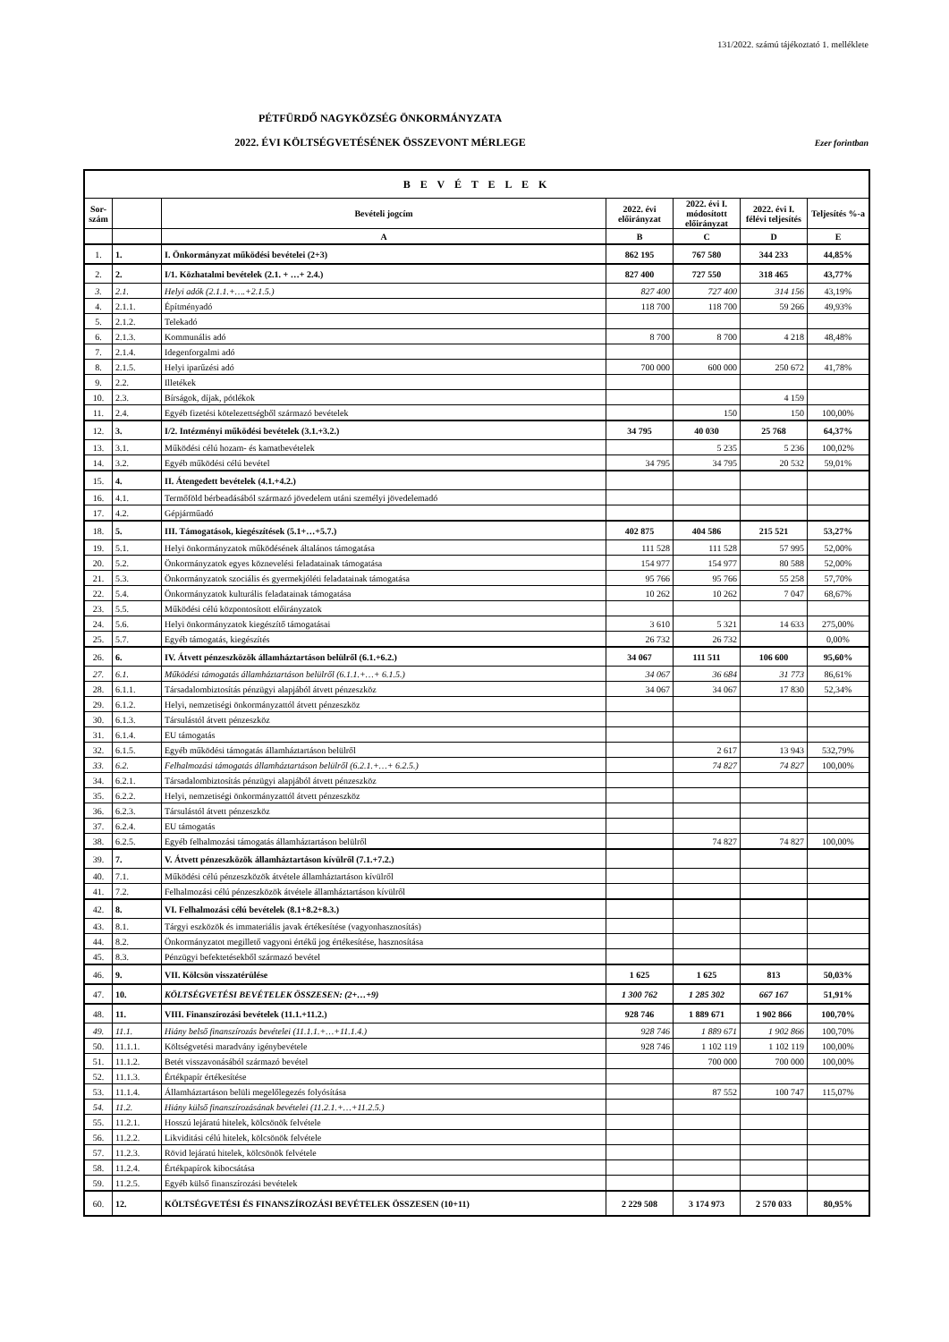131/2022. számú tájékoztató 1. melléklete
PÉTFÜRDŐ NAGYKÖZSÉG ÖNKORMÁNYZATA
2022. ÉVI KÖLTSÉGVETÉSÉNEK ÖSSZEVONT MÉRLEGE
Ezer forintban
| B E V É T E L E K | | | | | | |
| --- | --- | --- | --- | --- | --- | --- |
| Sor-szám | | Bevételi jogcím | 2022. évi előirányzat | 2022. évi I. módosított előirányzat | 2022. évi I. félévi teljesítés | Teljesítés %-a |
| | | A | B | C | D | E |
| 1. | 1. | I. Önkormányzat működési bevételei (2+3) | 862 195 | 767 580 | 344 233 | 44,85% |
| 2. | 2. | I/1. Közhatalmi bevételek (2.1. + …+ 2.4.) | 827 400 | 727 550 | 318 465 | 43,77% |
| 3. | 2.1. | Helyi adók (2.1.1.+….+2.1.5.) | 827 400 | 727 400 | 314 156 | 43,19% |
| 4. | 2.1.1. | Építményadó | 118 700 | 118 700 | 59 266 | 49,93% |
| 5. | 2.1.2. | Telekadó | | | | |
| 6. | 2.1.3. | Kommunális adó | 8 700 | 8 700 | 4 218 | 48,48% |
| 7. | 2.1.4. | Idegenforgalmi adó | | | | |
| 8. | 2.1.5. | Helyi iparűzési adó | 700 000 | 600 000 | 250 672 | 41,78% |
| 9. | 2.2. | Illetékek | | | | |
| 10. | 2.3. | Bírságok, díjak, pótlékok | | | 4 159 | |
| 11. | 2.4. | Egyéb fizetési kötelezettségből származó bevételek | | 150 | 150 | 100,00% |
| 12. | 3. | I/2. Intézményi működési bevételek (3.1.+3.2.) | 34 795 | 40 030 | 25 768 | 64,37% |
| 13. | 3.1. | Működési célú hozam- és kamatbevételek | | 5 235 | 5 236 | 100,02% |
| 14. | 3.2. | Egyéb működési célú bevétel | 34 795 | 34 795 | 20 532 | 59,01% |
| 15. | 4. | II. Átengedett bevételek (4.1.+4.2.) | | | | |
| 16. | 4.1. | Termőföld bérbeadásából származó jövedelem utáni személyi jövedelemadó | | | | |
| 17. | 4.2. | Gépjárműadó | | | | |
| 18. | 5. | III. Támogatások, kiegészítések (5.1+…+5.7.) | 402 875 | 404 586 | 215 521 | 53,27% |
| 19. | 5.1. | Helyi önkormányzatok működésének általános támogatása | 111 528 | 111 528 | 57 995 | 52,00% |
| 20. | 5.2. | Önkormányzatok egyes köznevelési feladatainak támogatása | 154 977 | 154 977 | 80 588 | 52,00% |
| 21. | 5.3. | Önkormányzatok szociális és gyermekjóléti feladatainak támogatása | 95 766 | 95 766 | 55 258 | 57,70% |
| 22. | 5.4. | Önkormányzatok kulturális feladatainak támogatása | 10 262 | 10 262 | 7 047 | 68,67% |
| 23. | 5.5. | Működési célú központosított előirányzatok | | | | |
| 24. | 5.6. | Helyi önkormányzatok kiegészítő támogatásai | 3 610 | 5 321 | 14 633 | 275,00% |
| 25. | 5.7. | Egyéb támogatás, kiegészítés | 26 732 | 26 732 | | 0,00% |
| 26. | 6. | IV. Átvett pénzeszközök államháztartáson belülről (6.1.+6.2.) | 34 067 | 111 511 | 106 600 | 95,60% |
| 27. | 6.1. | Működési támogatás államháztartáson belülről (6.1.1.+…+ 6.1.5.) | 34 067 | 36 684 | 31 773 | 86,61% |
| 28. | 6.1.1. | Társadalombiztosítás pénzügyi alapjából átvett pénzeszköz | 34 067 | 34 067 | 17 830 | 52,34% |
| 29. | 6.1.2. | Helyi, nemzetiségi önkormányzattól átvett pénzeszköz | | | | |
| 30. | 6.1.3. | Társulástól átvett pénzeszköz | | | | |
| 31. | 6.1.4. | EU támogatás | | | | |
| 32. | 6.1.5. | Egyéb működési támogatás államháztartáson belülről | | 2 617 | 13 943 | 532,79% |
| 33. | 6.2. | Felhalmozási támogatás államháztartáson belülről (6.2.1.+…+ 6.2.5.) | | 74 827 | 74 827 | 100,00% |
| 34. | 6.2.1. | Társadalombiztosítás pénzügyi alapjából átvett pénzeszköz | | | | |
| 35. | 6.2.2. | Helyi, nemzetiségi önkormányzattól átvett pénzeszköz | | | | |
| 36. | 6.2.3. | Társulástól átvett pénzeszköz | | | | |
| 37. | 6.2.4. | EU támogatás | | | | |
| 38. | 6.2.5. | Egyéb felhalmozási támogatás államháztartáson belülről | | 74 827 | 74 827 | 100,00% |
| 39. | 7. | V. Átvett pénzeszközök államháztartáson kívülről (7.1.+7.2.) | | | | |
| 40. | 7.1. | Működési célú pénzeszközök átvétele államháztartáson kívülről | | | | |
| 41. | 7.2. | Felhalmozási célú pénzeszközök átvétele államháztartáson kívülről | | | | |
| 42. | 8. | VI. Felhalmozási célú bevételek (8.1+8.2+8.3.) | | | | |
| 43. | 8.1. | Tárgyi eszközök és immateriális javak értékesítése (vagyonhasznosítás) | | | | |
| 44. | 8.2. | Önkormányzatot megillető vagyoni értékű jog értékesítése, hasznosítása | | | | |
| 45. | 8.3. | Pénzügyi befektetésekből származó bevétel | | | | |
| 46. | 9. | VII. Kölcsön visszatérülése | 1 625 | 1 625 | 813 | 50,03% |
| 47. | 10. | KÖLTSÉGVETÉSI BEVÉTELEK ÖSSZESEN: (2+…+9) | 1 300 762 | 1 285 302 | 667 167 | 51,91% |
| 48. | 11. | VIII. Finanszírozási bevételek (11.1.+11.2.) | 928 746 | 1 889 671 | 1 902 866 | 100,70% |
| 49. | 11.1. | Hiány belső finanszírozás bevételei (11.1.1.+…+11.1.4.) | 928 746 | 1 889 671 | 1 902 866 | 100,70% |
| 50. | 11.1.1. | Költségvetési maradvány igénybevétele | 928 746 | 1 102 119 | 1 102 119 | 100,00% |
| 51. | 11.1.2. | Betét visszavonásából származó bevétel | | 700 000 | 700 000 | 100,00% |
| 52. | 11.1.3. | Értékpapír értékesítése | | | | |
| 53. | 11.1.4. | Államháztartáson belüli megelőlegezés folyósítása | | 87 552 | 100 747 | 115,07% |
| 54. | 11.2. | Hiány külső finanszírozásának bevételei (11.2.1.+…+11.2.5.) | | | | |
| 55. | 11.2.1. | Hosszú lejáratú hitelek, kölcsönök felvétele | | | | |
| 56. | 11.2.2. | Likviditási célú hitelek, kölcsönök felvétele | | | | |
| 57. | 11.2.3. | Rövid lejáratú hitelek, kölcsönök felvétele | | | | |
| 58. | 11.2.4. | Értékpapírok kibocsátása | | | | |
| 59. | 11.2.5. | Egyéb külső finanszírozási bevételek | | | | |
| 60. | 12. | KÖLTSÉGVETÉSI ÉS FINANSZÍROZÁSI BEVÉTELEK ÖSSZESEN (10+11) | 2 229 508 | 3 174 973 | 2 570 033 | 80,95% |